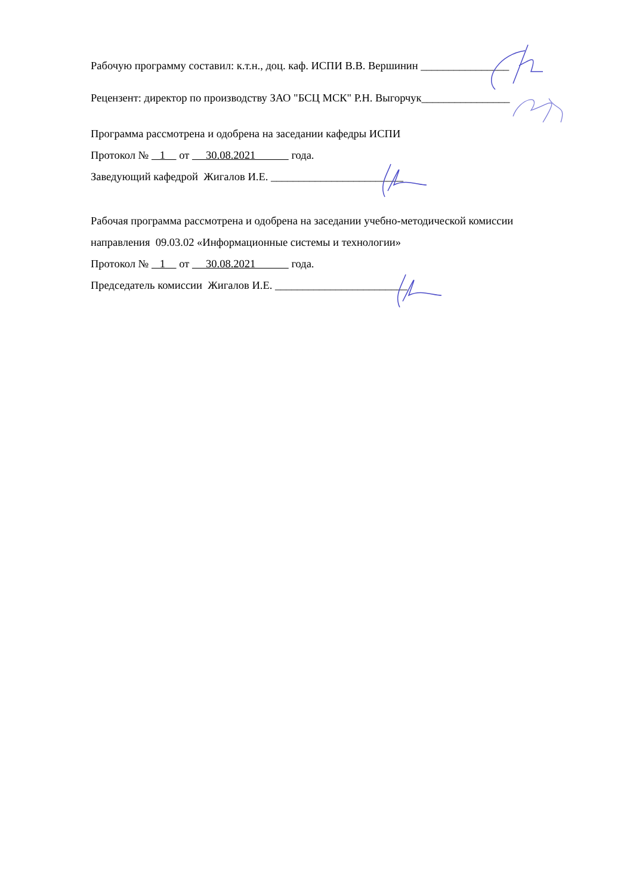Рабочую программу составил: к.т.н., доц. каф. ИСПИ В.В. Вершинин ________________
Рецензент: директор по производству ЗАО "БСЦ МСК" Р.Н. Выгорчук________________
Программа рассмотрена и одобрена на заседании кафедры ИСПИ
Протокол № 1 от 30.08.2021 года.
Заведующий кафедрой Жигалов И.Е. ________________________
Рабочая программа рассмотрена и одобрена на заседании учебно-методической комиссии
направления 09.03.02 «Информационные системы и технологии»
Протокол № 1 от 30.08.2021 года.
Председатель комиссии Жигалов И.Е. ________________________